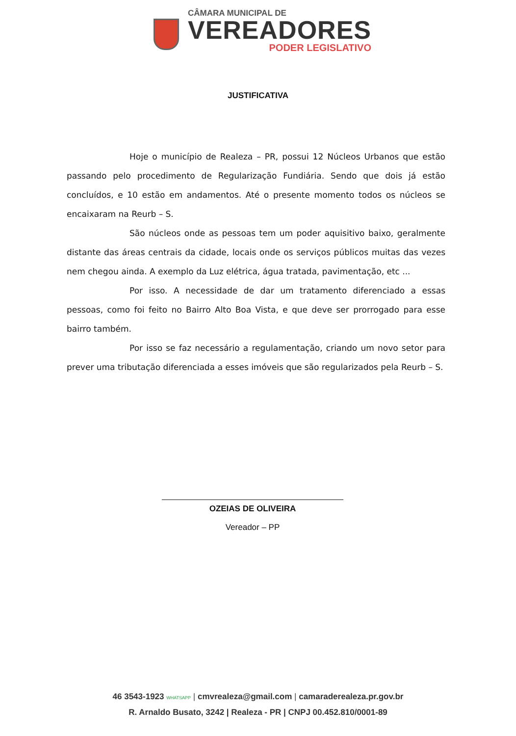CÂMARA MUNICIPAL DE
VEREADORES
PODER LEGISLATIVO
JUSTIFICATIVA
Hoje o município de Realeza – PR, possui 12 Núcleos Urbanos que estão passando pelo procedimento de Regularização Fundiária. Sendo que dois já estão concluídos, e 10 estão em andamentos. Até o presente momento todos os núcleos se encaixaram na Reurb – S.
São núcleos onde as pessoas tem um poder aquisitivo baixo, geralmente distante das áreas centrais da cidade, locais onde os serviços públicos muitas das vezes nem chegou ainda. A exemplo da Luz elétrica, água tratada, pavimentação, etc ...
Por isso. A necessidade de dar um tratamento diferenciado a essas pessoas, como foi feito no Bairro Alto Boa Vista, e que deve ser prorrogado para esse bairro também.
Por isso se faz necessário a regulamentação, criando um novo setor para prever uma tributação diferenciada a esses imóveis que são regularizados pela Reurb – S.
OZEIAS DE OLIVEIRA
Vereador – PP
46 3543-1923 WHATSAPP | cmvrealeza@gmail.com | camaraderealeza.pr.gov.br
R. Arnaldo Busato, 3242 | Realeza - PR | CNPJ 00.452.810/0001-89